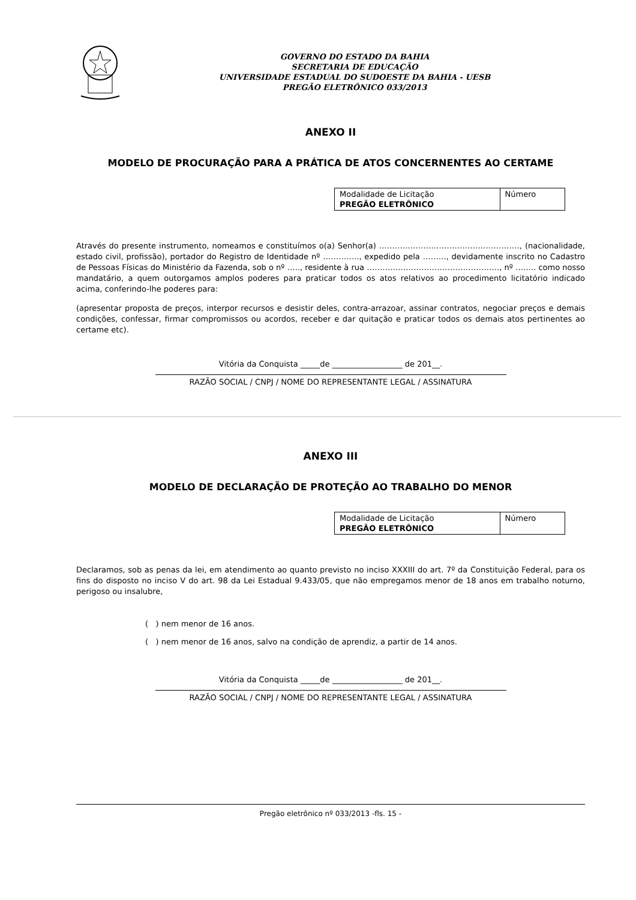GOVERNO DO ESTADO DA BAHIA
SECRETARIA DE EDUCAÇÃO
UNIVERSIDADE ESTADUAL DO SUDOESTE DA BAHIA - UESB
PREGÃO ELETRÔNICO 033/2013
ANEXO II
MODELO DE PROCURAÇÃO PARA A PRÁTICA DE ATOS CONCERNENTES AO CERTAME
| Modalidade de Licitação PREGÃO ELETRÔNICO | Número |
Através do presente instrumento, nomeamos e constituímos o(a) Senhor(a) ………………………………………………, (nacionalidade, estado civil, profissão), portador do Registro de Identidade nº ………….., expedido pela ………, devidamente inscrito no Cadastro de Pessoas Físicas do Ministério da Fazenda, sob o nº ….., residente à rua ……………………………………………, nº …….. como nosso mandatário, a quem outorgamos amplos poderes para praticar todos os atos relativos ao procedimento licitatório indicado acima, conferindo-lhe poderes para:
(apresentar proposta de preços, interpor recursos e desistir deles, contra-arrazoar, assinar contratos, negociar preços e demais condições, confessar, firmar compromissos ou acordos, receber e dar quitação e praticar todos os demais atos pertinentes ao certame etc).
Vitória da Conquista _____de __________________ de 201__.
RAZÃO SOCIAL / CNPJ / NOME DO REPRESENTANTE LEGAL / ASSINATURA
ANEXO III
MODELO DE DECLARAÇÃO DE PROTEÇÃO AO TRABALHO DO MENOR
| Modalidade de Licitação PREGÃO ELETRÔNICO | Número |
Declaramos, sob as penas da lei, em atendimento ao quanto previsto no inciso XXXIII do art. 7º da Constituição Federal, para os fins do disposto no inciso V do art. 98 da Lei Estadual 9.433/05, que não empregamos menor de 18 anos em trabalho noturno, perigoso ou insalubre,
( ) nem menor de 16 anos.
( ) nem menor de 16 anos, salvo na condição de aprendiz, a partir de 14 anos.
Vitória da Conquista _____de __________________ de 201__.
RAZÃO SOCIAL / CNPJ / NOME DO REPRESENTANTE LEGAL / ASSINATURA
Pregão eletrônico nº 033/2013 -fls. 15 -